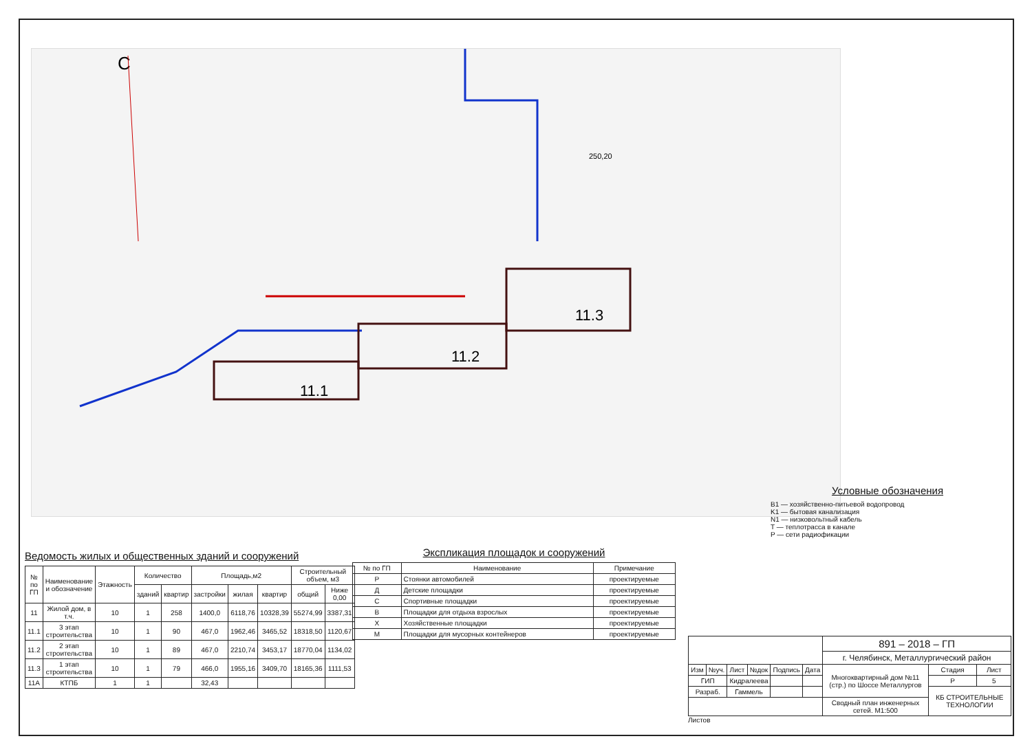С
11.1
11.2
11.3
250,20
Условные обозначения
B1 — хозяйственно-питьевой водопровод
K1 — бытовая канализация
N1 — низковольтный кабель
T — теплотрасса в канале
P — сети радиофикации
Ведомость жилых и общественных зданий и сооружений
| № по ГП | Наименование и обозначение | Этажность | Количество | | Площадь,м2 | | | Строительный объем, м3 | |
| --- | --- | --- | --- | --- | --- | --- | --- | --- | --- |
| | | | зданий | квартир | застройки | жилая | квартир | общий | Ниже 0,00 |
| 11 | Жилой дом, в т.ч. | 10 | 1 | 258 | 1400,0 | 6118,76 | 10328,39 | 55274,99 | 3387,31 |
| 11.1 | 3 этап строительства | 10 | 1 | 90 | 467,0 | 1962,46 | 3465,52 | 18318,50 | 1120,67 |
| 11.2 | 2 этап строительства | 10 | 1 | 89 | 467,0 | 2210,74 | 3453,17 | 18770,04 | 1134,02 |
| 11.3 | 1 этап строительства | 10 | 1 | 79 | 466,0 | 1955,16 | 3409,70 | 18165,36 | 1111,53 |
| 11А | КТПБ | 1 | 1 | | 32,43 | | | | |
Экспликация площадок и сооружений
| № по ГП | Наименование | Примечание |
| --- | --- | --- |
| Р | Стоянки автомобилей | проектируемые |
| Д | Детские площадки | проектируемые |
| С | Спортивные площадки | проектируемые |
| В | Площадки для отдыха взрослых | проектируемые |
| Х | Хозяйственные площадки | проектируемые |
| М | Площадки для мусорных контейнеров | проектируемые |
| | | | | | | 891 – 2018 – ГП | | |
| | | | | | | г. Челябинск, Металлургический район | | |
| Изм | №уч. | Лист | №док | Подпись | Дата | Многоквартирный дом №11 (стр.) по Шоссе Металлургов | Стадия | Лист |
| ГИП | | Кидралеева | | | | | Р | 5 |
| Разраб. | | Гаммель | | | | | КБ СТРОИТЕЛЬНЫЕ ТЕХНОЛОГИИ | |
| | | | | | | Сводный план инженерных сетей. М1:500 | | |
Листов